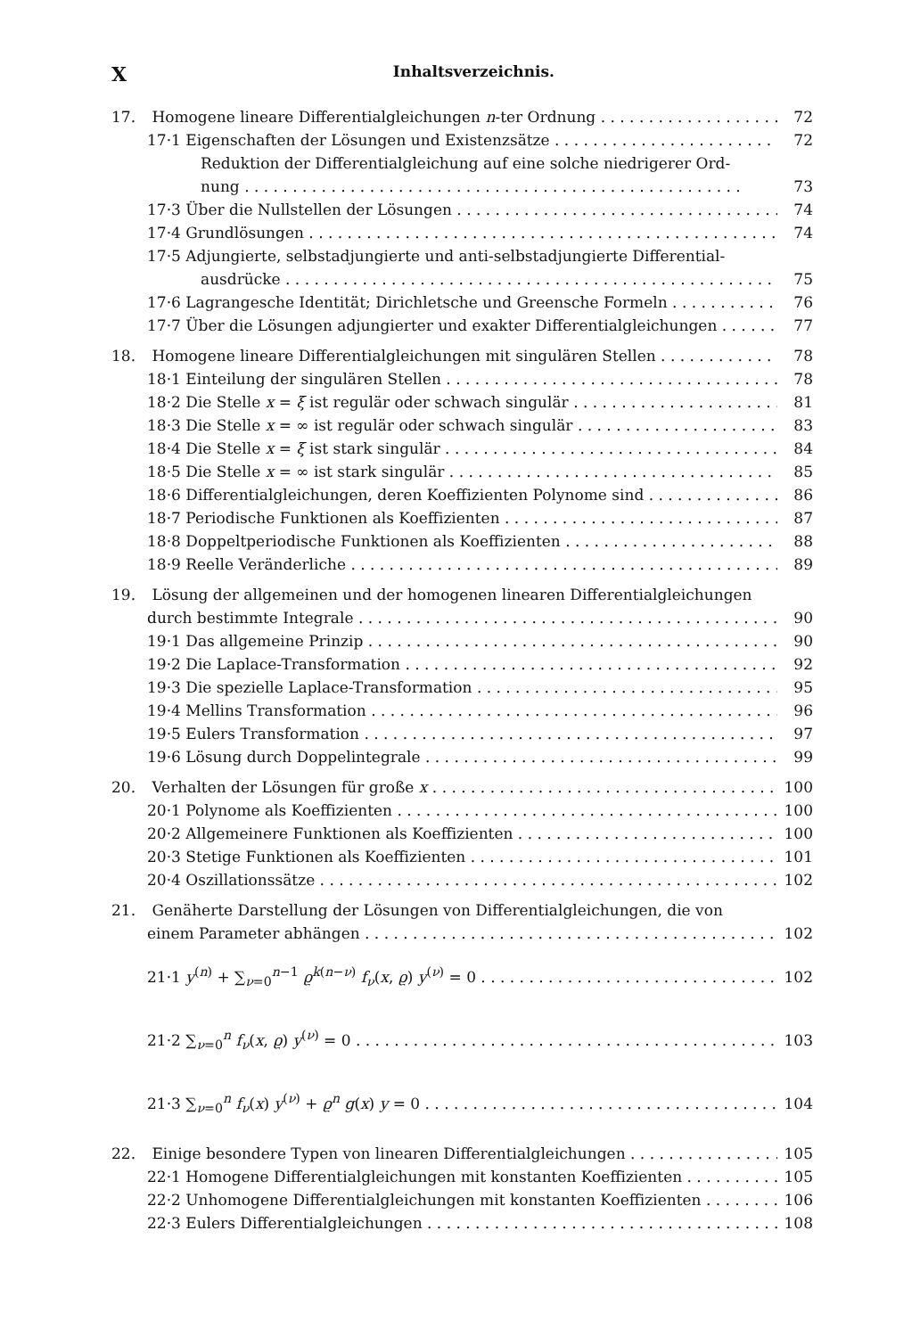X Inhaltsverzeichnis.
17. Homogene lineare Differentialgleichungen n-ter Ordnung 72
17·1 Eigenschaften der Lösungen und Existenzsätze 72
Reduktion der Differentialgleichung auf eine solche niedrigerer Ord-
nung 73
17·3 Über die Nullstellen der Lösungen 74
17·4 Grundlösungen 74
17·5 Adjungierte, selbstadjungierte und anti-selbstadjungierte Differential-
ausdrücke 75
17·6 Lagrangesche Identität; Dirichletsche und Greensche Formeln 76
17·7 Über die Lösungen adjungierter und exakter Differentialgleichungen 77
18. Homogene lineare Differentialgleichungen mit singulären Stellen 78
18·1 Einteilung der singulären Stellen 78
18·2 Die Stelle x = ξ ist regulär oder schwach singulär 81
18·3 Die Stelle x = ∞ ist regulär oder schwach singulär 83
18·4 Die Stelle x = ξ ist stark singulär 84
18·5 Die Stelle x = ∞ ist stark singulär 85
18·6 Differentialgleichungen, deren Koeffizienten Polynome sind 86
18·7 Periodische Funktionen als Koeffizienten 87
18·8 Doppeltperiodische Funktionen als Koeffizienten 88
18·9 Reelle Veränderliche 89
19. Lösung der allgemeinen und der homogenen linearen Differentialgleichungen
durch bestimmte Integrale 90
19·1 Das allgemeine Prinzip 90
19·2 Die Laplace-Transformation 92
19·3 Die spezielle Laplace-Transformation 95
19·4 Mellins Transformation 96
19·5 Eulers Transformation 97
19·6 Lösung durch Doppelintegrale 99
20. Verhalten der Lösungen für große x 100
20·1 Polynome als Koeffizienten 100
20·2 Allgemeinere Funktionen als Koeffizienten 100
20·3 Stetige Funktionen als Koeffizienten 101
20·4 Oszillationssätze 102
21. Genäherte Darstellung der Lösungen von Differentialgleichungen, die von
einem Parameter abhängen 102
21·1 y<sup>(n)</sup> + ∑<sub>ν=0</sub><sup>n−1</sup> ϱ<sup>k(n−ν)</sup> f<sub>ν</sub>(x, ϱ) y<sup>(ν)</sup> = 0 102
21·2 ∑<sub>ν=0</sub><sup>n</sup> f<sub>ν</sub>(x, ϱ) y<sup>(ν)</sup> = 0 103
21·3 ∑<sub>ν=0</sub><sup>n</sup> f<sub>ν</sub>(x) y<sup>(ν)</sup> + ϱ<sup>n</sup> g(x) y = 0 104
22. Einige besondere Typen von linearen Differentialgleichungen 105
22·1 Homogene Differentialgleichungen mit konstanten Koeffizienten 105
22·2 Unhomogene Differentialgleichungen mit konstanten Koeffizienten 106
22·3 Eulers Differentialgleichungen 108